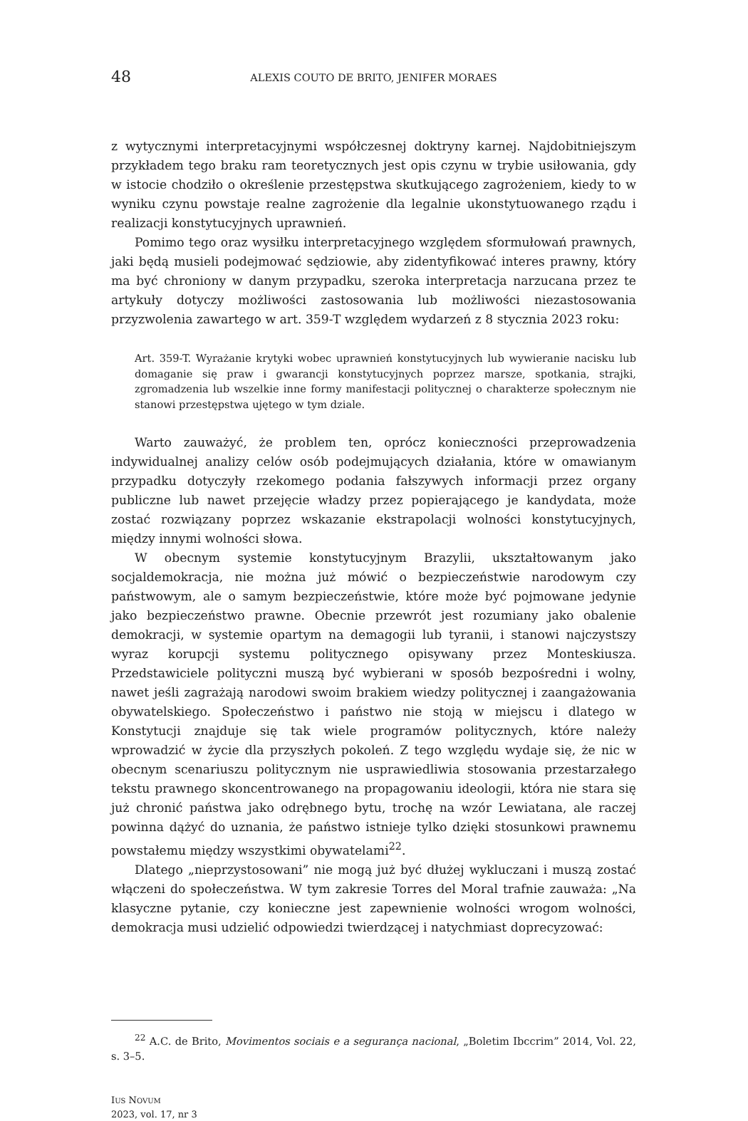48 ALEXIS COUTO DE BRITO, JENIFER MORAES
z wytycznymi interpretacyjnymi współczesnej doktryny karnej. Najdobitniejszym przykładem tego braku ram teoretycznych jest opis czynu w trybie usiłowania, gdy w istocie chodziło o określenie przestępstwa skutkującego zagrożeniem, kiedy to w wyniku czynu powstaje realne zagrożenie dla legalnie ukonstytuowanego rządu i realizacji konstytucyjnych uprawnień.
Pomimo tego oraz wysiłku interpretacyjnego względem sformułowań prawnych, jaki będą musieli podejmować sędziowie, aby zidentyfikować interes prawny, który ma być chroniony w danym przypadku, szeroka interpretacja narzucana przez te artykuły dotyczy możliwości zastosowania lub możliwości niezastosowania przyzwolenia zawartego w art. 359-T względem wydarzeń z 8 stycznia 2023 roku:
Art. 359-T. Wyrażanie krytyki wobec uprawnień konstytucyjnych lub wywieranie nacisku lub domaganie się praw i gwarancji konstytucyjnych poprzez marsze, spotkania, strajki, zgromadzenia lub wszelkie inne formy manifestacji politycznej o charakterze społecznym nie stanowi przestępstwa ujętego w tym dziale.
Warto zauważyć, że problem ten, oprócz konieczności przeprowadzenia indywidualnej analizy celów osób podejmujących działania, które w omawianym przypadku dotyczyły rzekomego podania fałszywych informacji przez organy publiczne lub nawet przejęcie władzy przez popierającego je kandydata, może zostać rozwiązany poprzez wskazanie ekstrapolacji wolności konstytucyjnych, między innymi wolności słowa.
W obecnym systemie konstytucyjnym Brazylii, ukształtowanym jako socjaldemokracja, nie można już mówić o bezpieczeństwie narodowym czy państwowym, ale o samym bezpieczeństwie, które może być pojmowane jedynie jako bezpieczeństwo prawne. Obecnie przewrót jest rozumiany jako obalenie demokracji, w systemie opartym na demagogii lub tyranii, i stanowi najczystszy wyraz korupcji systemu politycznego opisywany przez Monteskiusza. Przedstawiciele polityczni muszą być wybierani w sposób bezpośredni i wolny, nawet jeśli zagrażają narodowi swoim brakiem wiedzy politycznej i zaangażowania obywatelskiego. Społeczeństwo i państwo nie stoją w miejscu i dlatego w Konstytucji znajduje się tak wiele programów politycznych, które należy wprowadzić w życie dla przyszłych pokoleń. Z tego względu wydaje się, że nic w obecnym scenariuszu politycznym nie usprawiedliwia stosowania przestarzałego tekstu prawnego skoncentrowanego na propagowaniu ideologii, która nie stara się już chronić państwa jako odrębnego bytu, trochę na wzór Lewiatana, ale raczej powinna dążyć do uznania, że państwo istnieje tylko dzięki stosunkowi prawnemu powstałemu między wszystkimi obywatelami<sup>22</sup>.
Dlatego „nieprzystosowani” nie mogą już być dłużej wykluczani i muszą zostać włączeni do społeczeństwa. W tym zakresie Torres del Moral trafnie zauważa: „Na klasyczne pytanie, czy konieczne jest zapewnienie wolności wrogom wolności, demokracja musi udzielić odpowiedzi twierdzącej i natychmiast doprecyzować:
<sup>22</sup> A.C. de Brito, Movimentos sociais e a segurança nacional, „Boletim Ibccrim” 2014, Vol. 22, s. 3–5.
IUS NOVUM
2023, vol. 17, nr 3